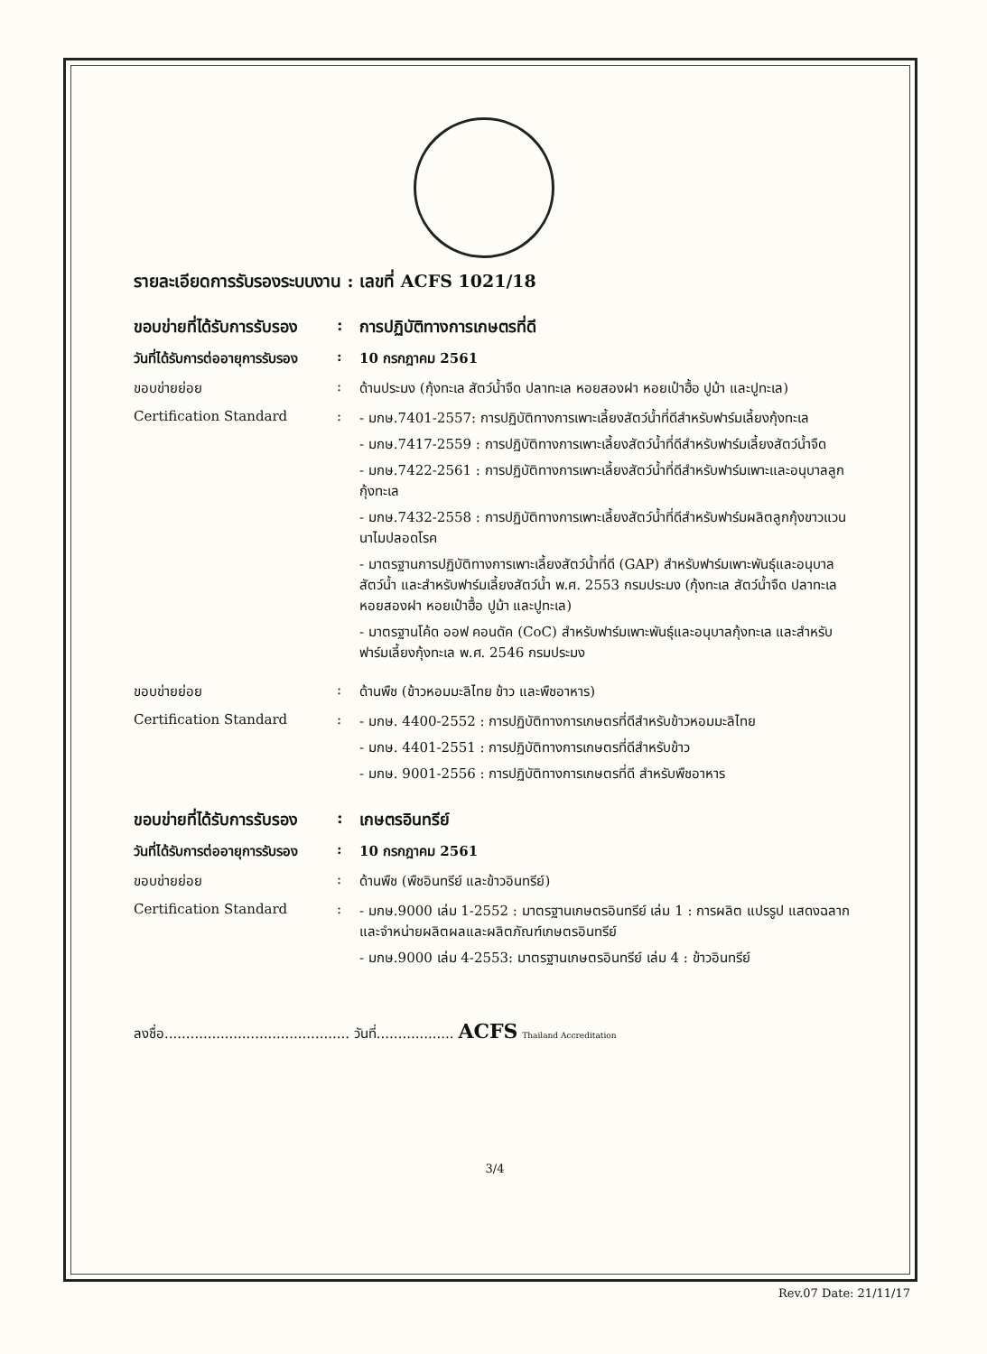รายละเอียดการรับรองระบบงาน : เลขที่ ACFS 1021/18
ขอบข่ายที่ได้รับการรับรอง
: การปฏิบัติทางการเกษตรที่ดี
วันที่ได้รับการต่ออายุการรับรอง
: 10 กรกฎาคม 2561
ขอบข่ายย่อย : ด้านประมง (กุ้งทะเล สัตว์น้ำจืด ปลาทะเล หอยสองฝา หอยเป๋าฮื้อ ปูม้า และปูทะเล)
Certification Standard : - มกษ.7401-2557: การปฏิบัติทางการเพาะเลี้ยงสัตว์น้ำที่ดีสำหรับฟาร์มเลี้ยงกุ้งทะเล
- มกษ.7417-2559 : การปฏิบัติทางการเพาะเลี้ยงสัตว์น้ำที่ดีสำหรับฟาร์มเลี้ยงสัตว์น้ำจืด
- มกษ.7422-2561 : การปฏิบัติทางการเพาะเลี้ยงสัตว์น้ำที่ดีสำหรับฟาร์มเพาะและอนุบาลลูกกุ้งทะเล
- มกษ.7432-2558 : การปฏิบัติทางการเพาะเลี้ยงสัตว์น้ำที่ดีสำหรับฟาร์มผลิตลูกกุ้งขาวแวนนาไมปลอดโรค
- มาตรฐานการปฏิบัติทางการเพาะเลี้ยงสัตว์น้ำที่ดี (GAP) สำหรับฟาร์มเพาะพันธุ์และอนุบาลสัตว์น้ำ และสำหรับฟาร์มเลี้ยงสัตว์น้ำ พ.ศ. 2553 กรมประมง (กุ้งทะเล สัตว์น้ำจืด ปลาทะเล หอยสองฝา หอยเป๋าฮื้อ ปูม้า และปูทะเล)
- มาตรฐานโค้ด ออฟ คอนดัค (CoC) สำหรับฟาร์มเพาะพันธุ์และอนุบาลกุ้งทะเล และสำหรับฟาร์มเลี้ยงกุ้งทะเล พ.ศ. 2546 กรมประมง
ขอบข่ายย่อย : ด้านพืช (ข้าวหอมมะลิไทย ข้าว และพืชอาหาร)
Certification Standard : - มกษ. 4400-2552 : การปฏิบัติทางการเกษตรที่ดีสำหรับข้าวหอมมะลิไทย
- มกษ. 4401-2551 : การปฏิบัติทางการเกษตรที่ดีสำหรับข้าว
- มกษ. 9001-2556 : การปฏิบัติทางการเกษตรที่ดี สำหรับพืชอาหาร
ขอบข่ายที่ได้รับการรับรอง
: เกษตรอินทรีย์
วันที่ได้รับการต่ออายุการรับรอง
: 10 กรกฎาคม 2561
ขอบข่ายย่อย : ด้านพืช (พืชอินทรีย์ และข้าวอินทรีย์)
Certification Standard : - มกษ.9000 เล่ม 1-2552 : มาตรฐานเกษตรอินทรีย์ เล่ม 1 : การผลิต แปรรูป แสดงฉลาก และจำหน่ายผลิตผลและผลิตภัณฑ์เกษตรอินทรีย์
- มกษ.9000 เล่ม 4-2553: มาตรฐานเกษตรอินทรีย์ เล่ม 4 : ข้าวอินทรีย์
ลงชื่อ........................................... วันที่.................. ACFS Thailand Accreditation
3/4
Rev.07 Date: 21/11/17